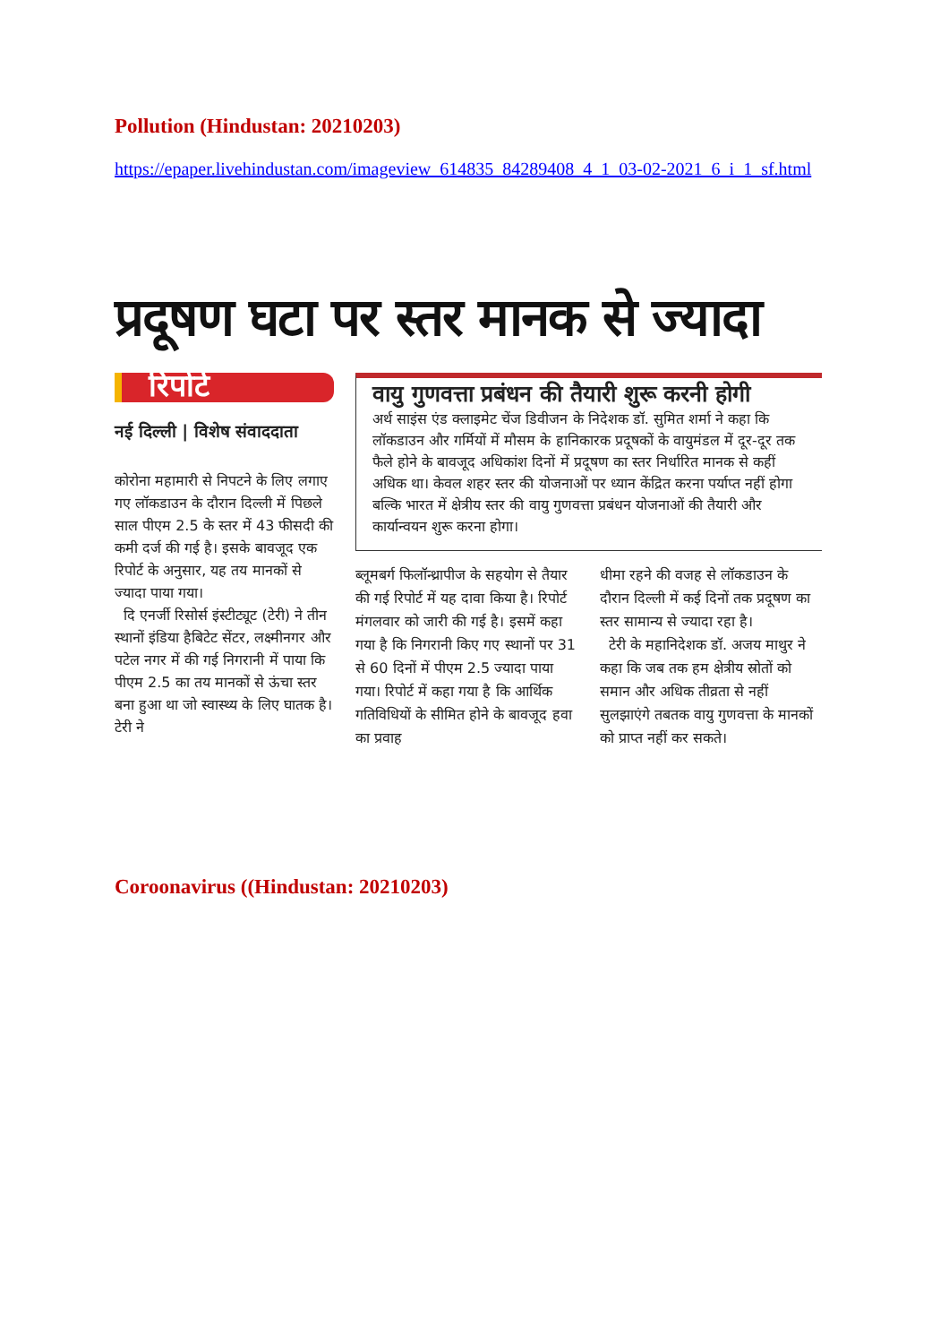Pollution (Hindustan: 20210203)
https://epaper.livehindustan.com/imageview_614835_84289408_4_1_03-02-2021_6_i_1_sf.html
प्रदूषण घटा पर स्तर मानक से ज्यादा
रिपोर्ट
नई दिल्ली | विशेष संवाददाता
कोरोना महामारी से निपटने के लिए लगाए गए लॉकडाउन के दौरान दिल्ली में पिछले साल पीएम 2.5 के स्तर में 43 फीसदी की कमी दर्ज की गई है। इसके बावजूद एक रिपोर्ट के अनुसार, यह तय मानकों से ज्यादा पाया गया।
दि एनर्जी रिसोर्स इंस्टीट्यूट (टेरी) ने तीन स्थानों इंडिया हैबिटेट सेंटर, लक्ष्मीनगर और पटेल नगर में की गई निगरानी में पाया कि पीएम 2.5 का तय मानकों से ऊंचा स्तर बना हुआ था जो स्वास्थ्य के लिए घातक है। टेरी ने
वायु गुणवत्ता प्रबंधन की तैयारी शुरू करनी होगी
अर्थ साइंस एंड क्लाइमेट चेंज डिवीजन के निदेशक डॉ. सुमित शर्मा ने कहा कि लॉकडाउन और गर्मियों में मौसम के हानिकारक प्रदूषकों के वायुमंडल में दूर-दूर तक फैले होने के बावजूद अधिकांश दिनों में प्रदूषण का स्तर निर्धारित मानक से कहीं अधिक था। केवल शहर स्तर की योजनाओं पर ध्यान केंद्रित करना पर्याप्त नहीं होगा बल्कि भारत में क्षेत्रीय स्तर की वायु गुणवत्ता प्रबंधन योजनाओं की तैयारी और कार्यान्वयन शुरू करना होगा।
ब्लूमबर्ग फिलॉन्थ्रापीज के सहयोग से तैयार की गई रिपोर्ट में यह दावा किया है। रिपोर्ट मंगलवार को जारी की गई है। इसमें कहा गया है कि निगरानी किए गए स्थानों पर 31 से 60 दिनों में पीएम 2.5 ज्यादा पाया गया। रिपोर्ट में कहा गया है कि आर्थिक गतिविधियों के सीमित होने के बावजूद हवा का प्रवाह
धीमा रहने की वजह से लॉकडाउन के दौरान दिल्ली में कई दिनों तक प्रदूषण का स्तर सामान्य से ज्यादा रहा है।
टेरी के महानिदेशक डॉ. अजय माथुर ने कहा कि जब तक हम क्षेत्रीय स्रोतों को समान और अधिक तीव्रता से नहीं सुलझाएंगे तबतक वायु गुणवत्ता के मानकों को प्राप्त नहीं कर सकते।
Coroonavirus ((Hindustan: 20210203)